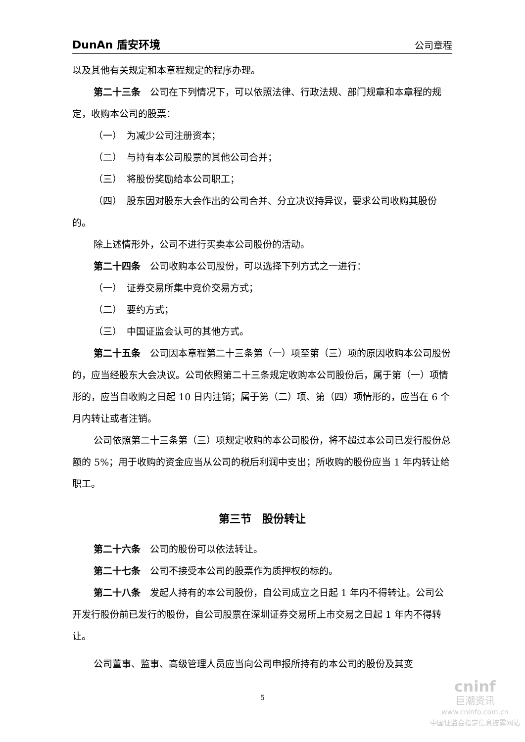DunAn 盾安环境 公司章程
以及其他有关规定和本章程规定的程序办理。
第二十三条　公司在下列情况下，可以依照法律、行政法规、部门规章和本章程的规定，收购本公司的股票：
（一）　为减少公司注册资本；
（二）　与持有本公司股票的其他公司合并；
（三）　将股份奖励给本公司职工；
（四）　股东因对股东大会作出的公司合并、分立决议持异议，要求公司收购其股份的。
除上述情形外，公司不进行买卖本公司股份的活动。
第二十四条　公司收购本公司股份，可以选择下列方式之一进行：
（一）　证券交易所集中竞价交易方式；
（二）　要约方式；
（三）　中国证监会认可的其他方式。
第二十五条　公司因本章程第二十三条第（一）项至第（三）项的原因收购本公司股份的，应当经股东大会决议。公司依照第二十三条规定收购本公司股份后，属于第（一）项情形的，应当自收购之日起 10 日内注销；属于第（二）项、第（四）项情形的，应当在 6 个月内转让或者注销。
公司依照第二十三条第（三）项规定收购的本公司股份，将不超过本公司已发行股份总额的 5%；用于收购的资金应当从公司的税后利润中支出；所收购的股份应当 1 年内转让给职工。
第三节　股份转让
第二十六条　公司的股份可以依法转让。
第二十七条　公司不接受本公司的股票作为质押权的标的。
第二十八条　发起人持有的本公司股份，自公司成立之日起 1 年内不得转让。公司公开发行股份前已发行的股份，自公司股票在深圳证券交易所上市交易之日起 1 年内不得转让。
公司董事、监事、高级管理人员应当向公司申报所持有的本公司的股份及其变
5
cninf
巨潮资讯
www.cninfo.com.cn
中国证监会指定信息披露网站